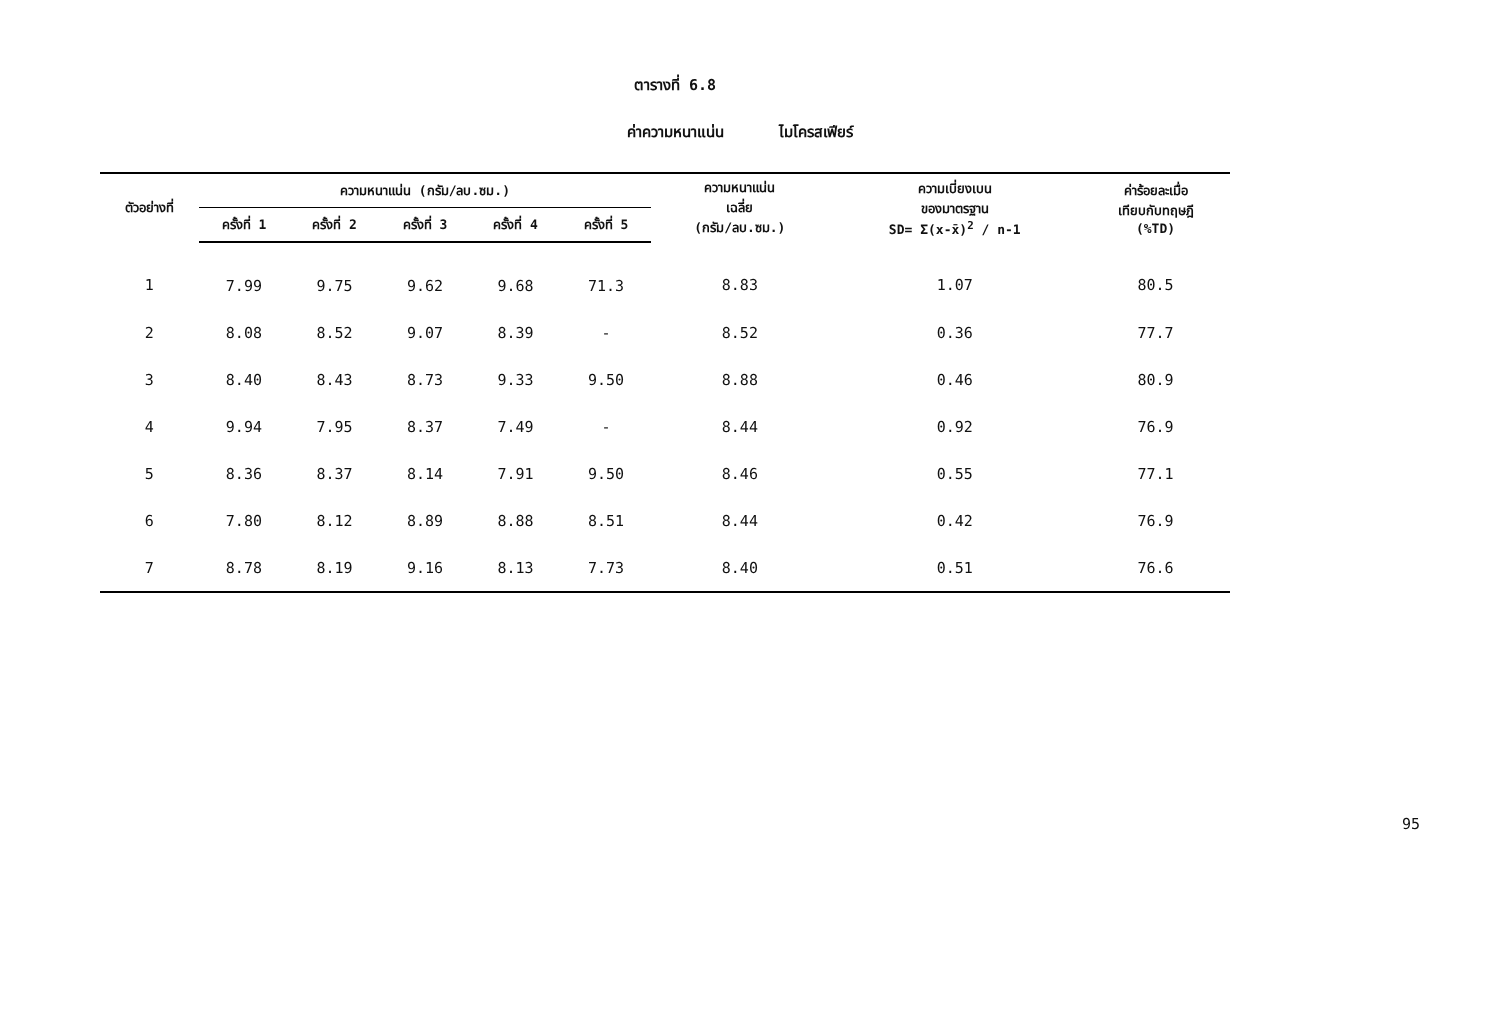ตารางที่ 6.8
ค่าความหนาแน่น ไมโครสเฟียร์
| ตัวอย่างที่ | ความหนาแน่น (กรัม/ลบ.ซม.) | | | | | ความหนาแน่น เฉลี่ย (กรัม/ลบ.ซม.) | ความเบี่ยงเบน ของมาตรฐาน SD= Σ(x-x̄)<sup>2</sup> / n-1 | ค่าร้อยละเมื่อ เทียบกับทฤษฎี (%TD) |
| --- | --- | --- | --- | --- | --- | --- | --- | --- |
| | ครั้งที่ 1 | ครั้งที่ 2 | ครั้งที่ 3 | ครั้งที่ 4 | ครั้งที่ 5 | | | |
| 1 | 7.99 | 9.75 | 9.62 | 9.68 | 71.3 | 8.83 | 1.07 | 80.5 |
| 2 | 8.08 | 8.52 | 9.07 | 8.39 | - | 8.52 | 0.36 | 77.7 |
| 3 | 8.40 | 8.43 | 8.73 | 9.33 | 9.50 | 8.88 | 0.46 | 80.9 |
| 4 | 9.94 | 7.95 | 8.37 | 7.49 | - | 8.44 | 0.92 | 76.9 |
| 5 | 8.36 | 8.37 | 8.14 | 7.91 | 9.50 | 8.46 | 0.55 | 77.1 |
| 6 | 7.80 | 8.12 | 8.89 | 8.88 | 8.51 | 8.44 | 0.42 | 76.9 |
| 7 | 8.78 | 8.19 | 9.16 | 8.13 | 7.73 | 8.40 | 0.51 | 76.6 |
95